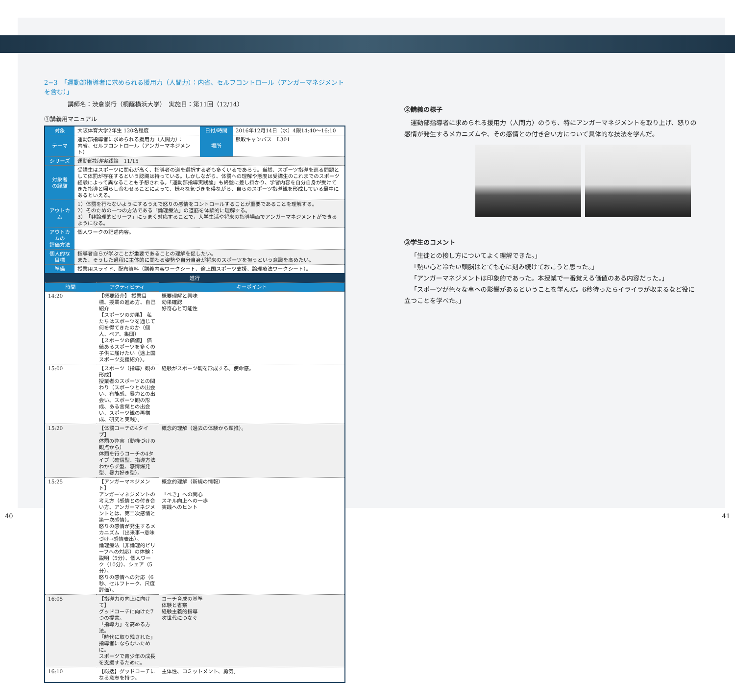2−3　「運動部指導者に求められる援用力（人間力）：内省、セルフコントロール（アンガーマネジメントを含む）」
講師名：渋倉崇行（桐蔭横浜大学）　実施日：第11回（12/14）
①講義用マニュアル
| 対象 | 大阪体育大学2年生 120名程度 | 日付/時間 | 2016年12月14日（水）4限14:40〜16:10 |
| テーマ | 運動部指導者に求められる援用力（人間力）： 内省、セルフコントロール（アンガーマネジメント） | 場所 | 熊取キャンパス L301 |
| シリーズ | 運動部指導実践論 11/15 | | |
| 対象者 の経験 | 受講生はスポーツに関心が高く、指導者の道を選択する者も多くいるであろう。当然、スポーツ指導を巡る問題として体罰が存在するという認識は持っている。しかしながら、体罰への理解や態度は受講生のこれまでのスポーツ経験によって異なることも予想される。「運動部指導実践論」も終盤に差し掛かり、学習内容を自分自身が受けてきた指導と照らし合わせることによって、様々な気づきを得ながら、自らのスポーツ指導観を形成している最中にあるといえる。 | | |
| アウトカム | 1）体罰を行わないようにするうえで怒りの感情をコントロールすることが重要であることを理解する。 2）そのための一つの方法である「論理療法」の道筋を体験的に理解する。 3）「非論理的ビリーフ」にうまく対応することで，大学生活や将来の指導場面でアンガーマネジメントができるようになる。 | | |
| アウトカムの 評価方法 | 個人ワークの記述内容。 | | |
| 個人的な 目標 | 指導者自らが学ぶことが重要であることの理解を促したい。 また、そうした過程に主体的に関わる姿勢や自分自身が将来のスポーツを担うという意識を高めたい。 | | |
| 準備 | 授業用スライド、配布資料（講義内容ワークシート、途上国スポーツ支援、論理療法ワークシート）。 | | |
| 進行 | | |
| --- | --- | --- |
| 時間 | アクティビティ | キーポイント |
| 14:20 | 【概要紹介】 授業目標、授業の進め方、自己紹介 【スポーツの効果】 私たちはスポーツを通じて何を得てきたのか（個人、ペア、集団） 【スポーツの価値】 価値あるスポーツを多くの子供に届けたい（途上国スポーツ支援紹介）。 | 概要理解と興味 効果確認 好奇心と可能性 |
| 15:00 | 【スポーツ（指導）観の形成】 授業者のスポーツとの関わり（スポーツとの出会い、有能感、暴力との出会い、スポーツ観の形成、ある言葉との出会い、スポーツ観の再構成、研究と実践）。 | 経験がスポーツ観を形成する。使命感。 |
| 15:20 | 【体罰コーチの4タイプ】 体罰の弊害（動機づけの観点から） 体罰を行うコーチの4タイプ（確信型、指導方法わからず型、感情爆発型、暴力好き型）。 | 概念的理解（過去の体験から類推）。 |
| 15:25 | 【アンガーマネジメント】 アンガーマネジメントの考え方（感情との付き合い方、アンガーマネジメントとは、第二次感情と第一次感情）。 怒りの感情が発生するメカニズム（出来事→意味づけ→感情表出）。 論理療法（非論理的ビリーフへの対応）の体験：説明（5分）、個人ワーク（10分）、シェア（5分）。 怒りの感情への対応（6秒、セルフトーク、尺度評価）。 | 概念的理解（新規の情報） 「べき」への関心 スキル向上への一歩 実践へのヒント |
| 16:05 | 【指導力の向上に向けて】 グッドコーチに向けた7つの提言。 「指導力」を高める方法。 「時代に取り残された」指導者にならないために。 スポーツで青少年の成長を支援するために。 | コーチ育成の基準 体験と省察 経験主義的指導 次世代につなぐ |
| 16:10 | 【総括】グッドコーチになる意志を持つ。 | 主体性、コミットメント、勇気。 |
②講義の様子
運動部指導者に求められる援用力（人間力）のうち、特にアンガーマネジメントを取り上げ、怒りの感情が発生するメカニズムや、その感情との付き合い方について具体的な技法を学んだ。
③学生のコメント
「生徒との接し方についてよく理解できた。」
「熱い心と冷たい頭脳はとても心に刻み続けておこうと思った。」
「アンガーマネジメントは印象的であった。本授業で一番覚える価値のある内容だった。」
「スポーツが色々な事への影響があるということを学んだ。6秒待ったらイライラが収まるなど役に立つことを学べた。」
40 41